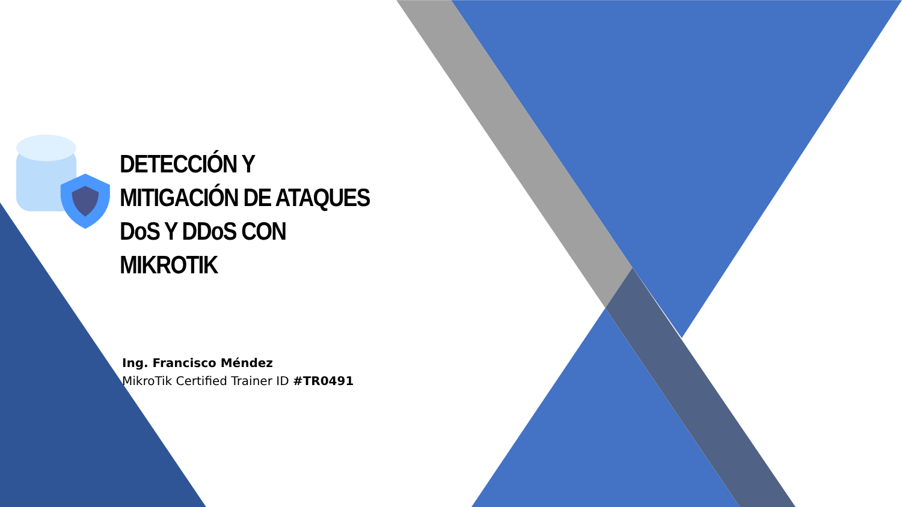DETECCIÓN Y MITIGACIÓN DE ATAQUES DoS Y DDoS CON MIKROTIK
Ing. Francisco Méndez
MikroTik Certified Trainer ID #TR0491